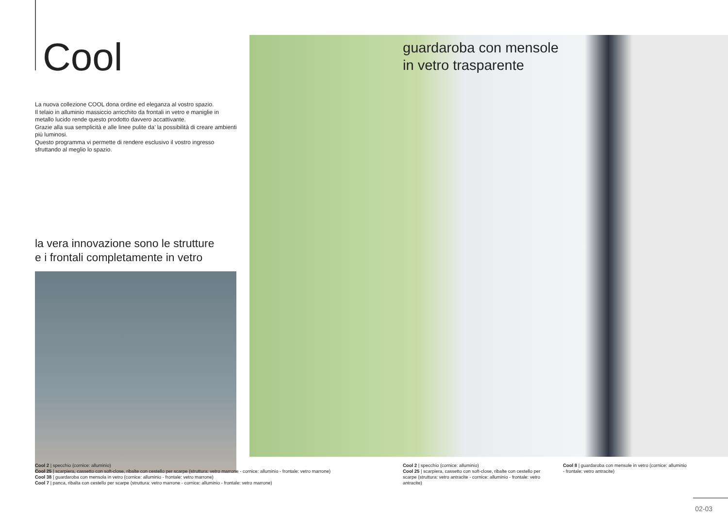Cool
La nuova collezione COOL dona ordine ed eleganza al vostro spazio.
Il telaio in alluminio massiccio arricchito da frontali in vetro e maniglie in metallo lucido rende questo prodotto davvero accattivante.
Grazie alla sua semplicità e alle linee pulite da’ la possibilità di creare ambienti più luminosi.
Questo programma vi permette di rendere esclusivo il vostro ingresso sfruttando al meglio lo spazio.
la vera innovazione sono le strutture
e i frontali completamente in vetro
guardaroba con mensole
in vetro trasparente
Cool 2 | specchio (cornice: alluminio)
Cool 25 | scarpiera, cassetto con soft-close, ribalte con cestello per scarpe (struttura: vetro marrone - cornice: alluminio - frontale: vetro marrone)
Cool 38 | guardaroba con mensola in vetro (cornice: alluminio - frontale: vetro marrone)
Cool 7 | panca, ribalta con cestello per scarpe (struttura: vetro marrone - cornice: alluminio - frontale: vetro marrone)
Cool 2 | specchio (cornice: alluminio)
Cool 25 | scarpiera, cassetto con soft-close, ribalte con cestello per scarpe (struttura: vetro antracite - cornice: alluminio - frontale: vetro antracite)
Cool 8 | guardaroba con mensole in vetro (cornice: alluminio - frontale: vetro antracite)
02-03